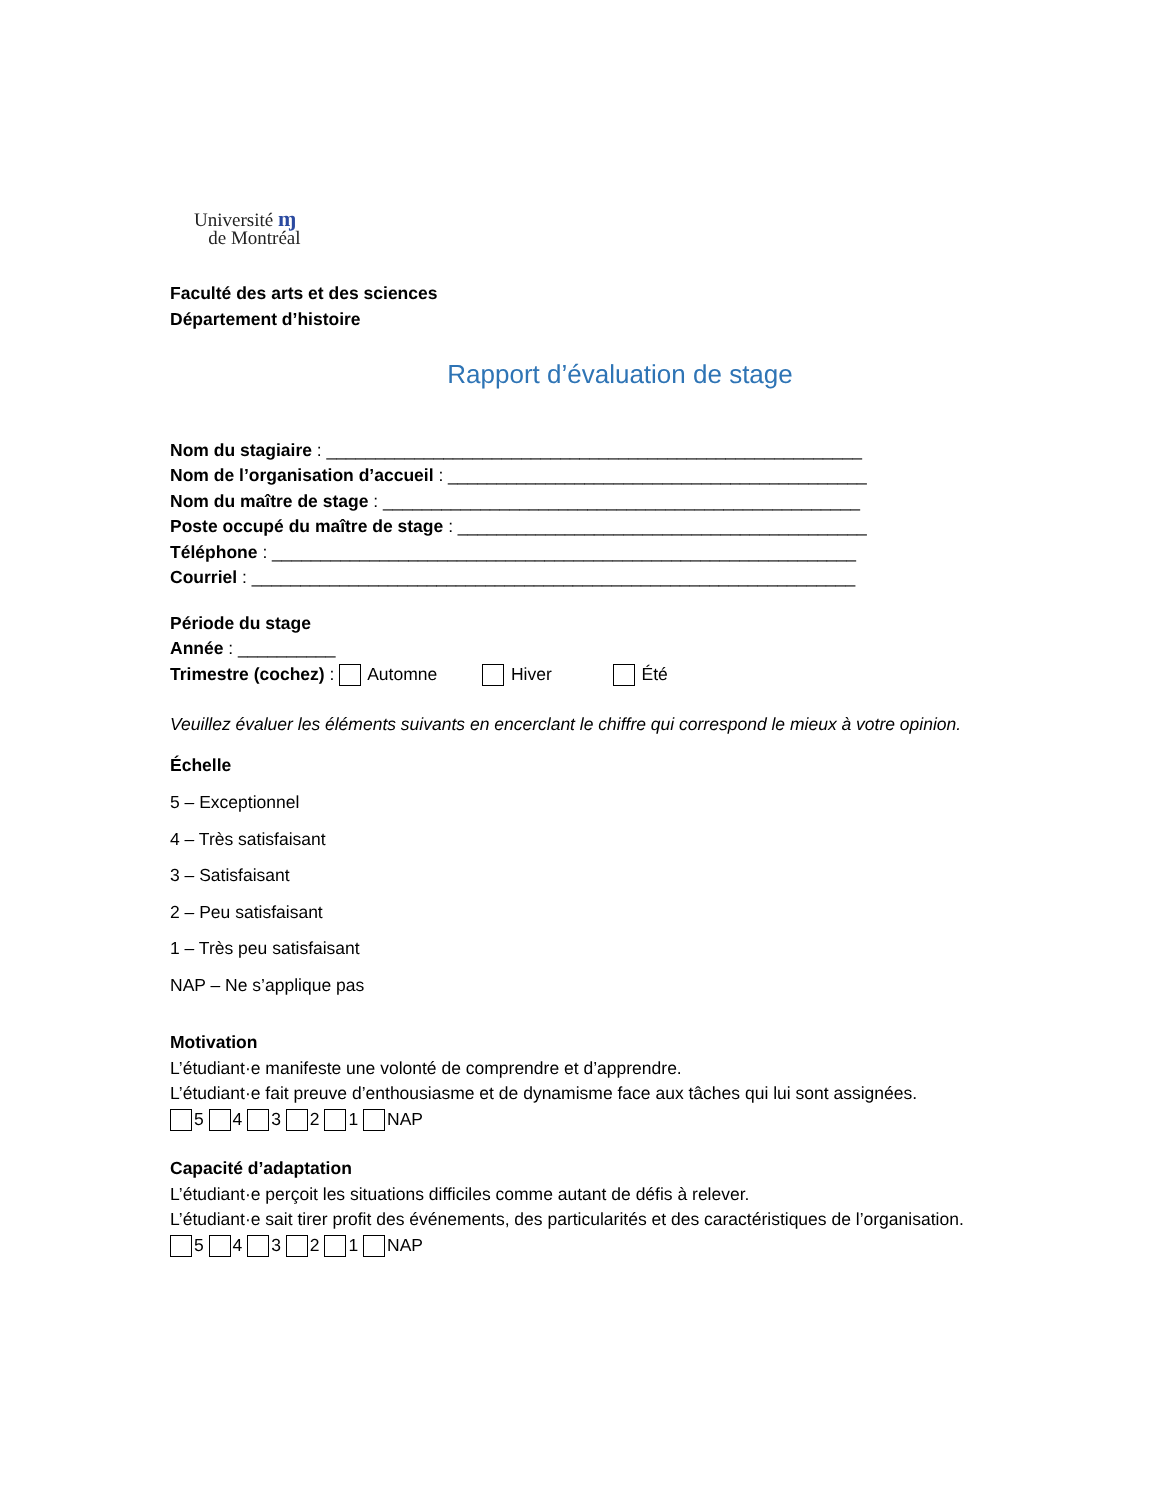Université ɱ
de Montréal
Faculté des arts et des sciences
Département d’histoire
Rapport d’évaluation de stage
Nom du stagiaire : _______________________________________________________
Nom de l’organisation d’accueil : ___________________________________________
Nom du maître de stage : _________________________________________________
Poste occupé du maître de stage : __________________________________________
Téléphone : ____________________________________________________________
Courriel : ______________________________________________________________
Période du stage
Année : __________
Trimestre (cochez) : Automne Hiver Été
Veuillez évaluer les éléments suivants en encerclant le chiffre qui correspond le mieux à votre opinion.
Échelle
5 – Exceptionnel
4 – Très satisfaisant
3 – Satisfaisant
2 – Peu satisfaisant
1 – Très peu satisfaisant
NAP – Ne s’applique pas
Motivation
L’étudiant·e manifeste une volonté de comprendre et d’apprendre.
L’étudiant·e fait preuve d’enthousiasme et de dynamisme face aux tâches qui lui sont assignées.
5 4 3 2 1 NAP
Capacité d’adaptation
L’étudiant·e perçoit les situations difficiles comme autant de défis à relever.
L’étudiant·e sait tirer profit des événements, des particularités et des caractéristiques de l’organisation.
5 4 3 2 1 NAP